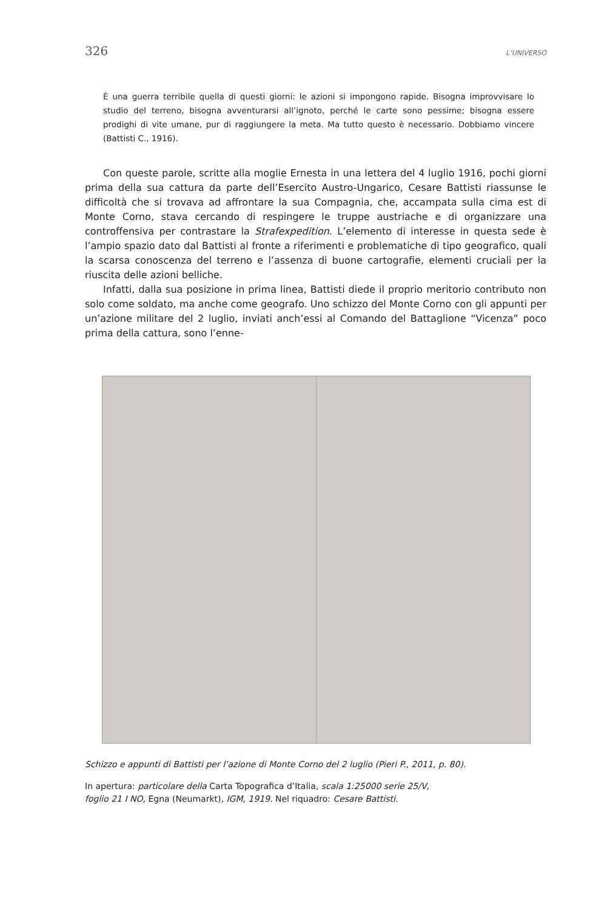326 L’UNIVERSO
È una guerra terribile quella di questi giorni: le azioni si impongono rapide. Bisogna improvvisare lo studio del terreno, bisogna avventurarsi all’ignoto, perché le carte sono pessime; bisogna essere prodighi di vite umane, pur di raggiungere la meta. Ma tutto questo è necessario. Dobbiamo vincere (Battisti C., 1916).
Con queste parole, scritte alla moglie Ernesta in una lettera del 4 luglio 1916, pochi giorni prima della sua cattura da parte dell’Esercito Austro-Ungarico, Cesare Battisti riassunse le difficoltà che si trovava ad affrontare la sua Compagnia, che, accampata sulla cima est di Monte Corno, stava cercando di respingere le truppe austriache e di organizzare una controffensiva per contrastare la Strafexpedition. L’elemento di interesse in questa sede è l’ampio spazio dato dal Battisti al fronte a riferimenti e problematiche di tipo geografico, quali la scarsa conoscenza del terreno e l’assenza di buone cartografie, elementi cruciali per la riuscita delle azioni belliche.
Infatti, dalla sua posizione in prima linea, Battisti diede il proprio meritorio contributo non solo come soldato, ma anche come geografo. Uno schizzo del Monte Corno con gli appunti per un’azione militare del 2 luglio, inviati anch’essi al Comando del Battaglione “Vicenza” poco prima della cattura, sono l’enne-
Schizzo e appunti di Battisti per l’azione di Monte Corno del 2 luglio (Pieri P., 2011, p. 80).
In apertura: particolare della Carta Topografica d’Italia, scala 1:25000 serie 25/V,
foglio 21 I NO, Egna (Neumarkt), IGM, 1919. Nel riquadro: Cesare Battisti.